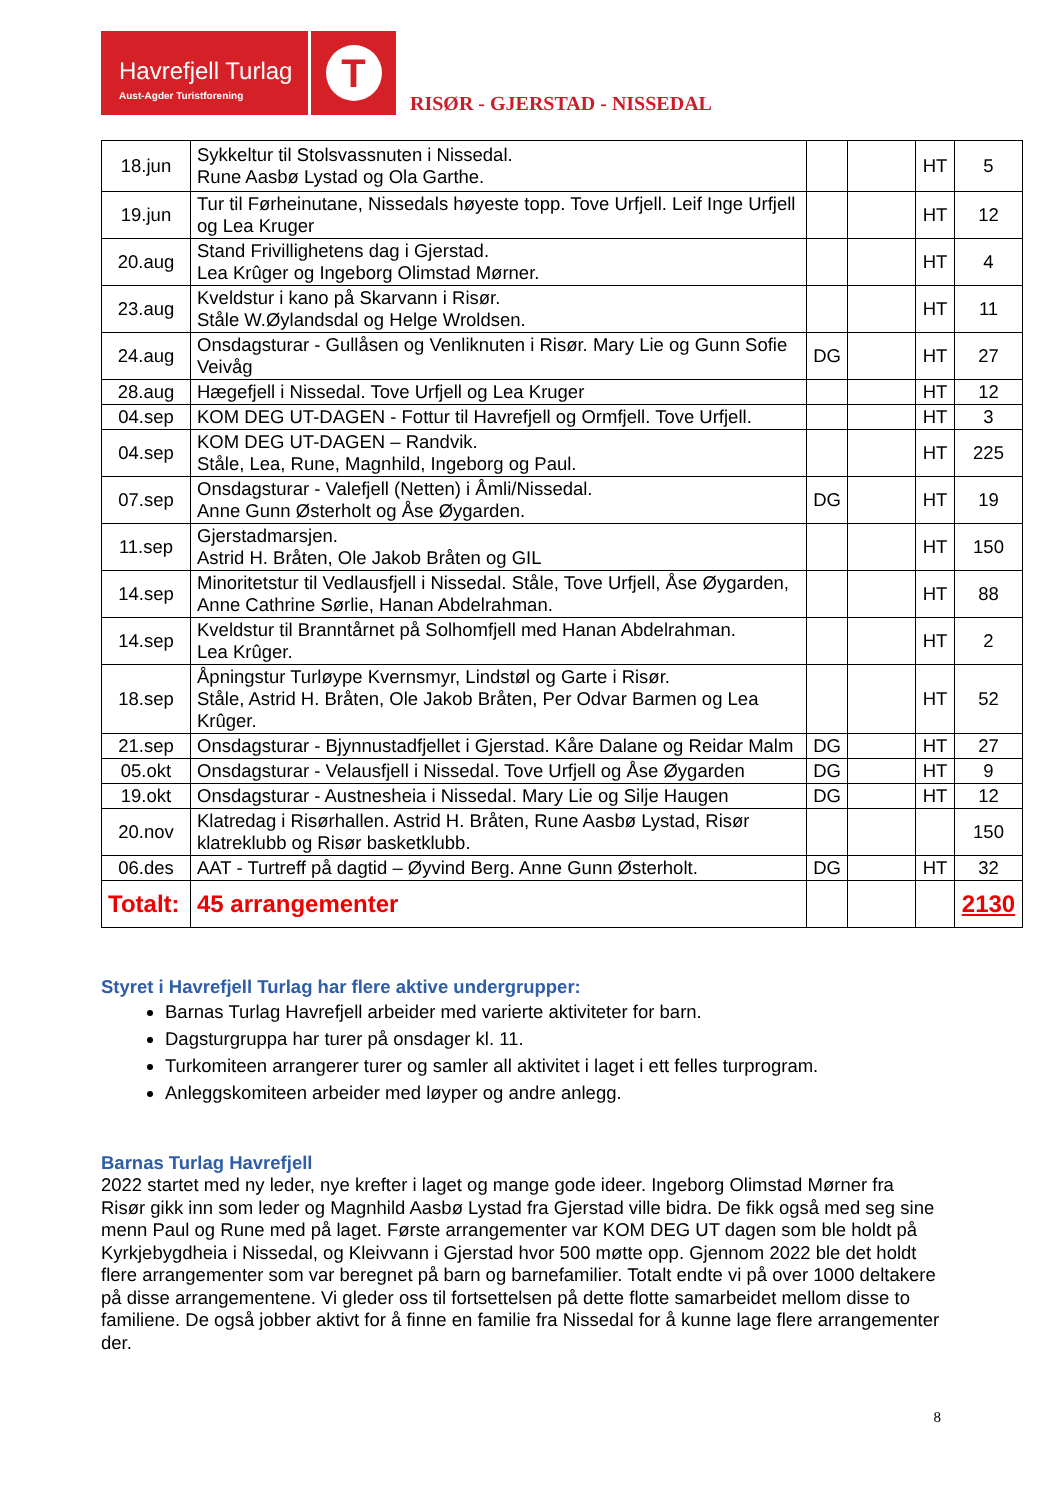Havrefjell Turlag
Aust-Agder Turistforening
T
RISØR - GJERSTAD - NISSEDAL
| 18.jun | Sykkeltur til Stolsvassnuten i Nissedal. Rune Aasbø Lystad og Ola Garthe. | | | HT | 5 |
| 19.jun | Tur til Førheinutane, Nissedals høyeste topp. Tove Urfjell. Leif Inge Urfjell og Lea Kruger | | | HT | 12 |
| 20.aug | Stand Frivillighetens dag i Gjerstad. Lea Krûger og Ingeborg Olimstad Mørner. | | | HT | 4 |
| 23.aug | Kveldstur i kano på Skarvann i Risør. Ståle W.Øylandsdal og Helge Wroldsen. | | | HT | 11 |
| 24.aug | Onsdagsturar - Gullåsen og Venliknuten i Risør. Mary Lie og Gunn Sofie Veivåg | DG | | HT | 27 |
| 28.aug | Hægefjell i Nissedal. Tove Urfjell og Lea Kruger | | | HT | 12 |
| 04.sep | KOM DEG UT-DAGEN - Fottur til Havrefjell og Ormfjell. Tove Urfjell. | | | HT | 3 |
| 04.sep | KOM DEG UT-DAGEN – Randvik. Ståle, Lea, Rune, Magnhild, Ingeborg og Paul. | | | HT | 225 |
| 07.sep | Onsdagsturar - Valefjell (Netten) i Åmli/Nissedal. Anne Gunn Østerholt og Åse Øygarden. | DG | | HT | 19 |
| 11.sep | Gjerstadmarsjen. Astrid H. Bråten, Ole Jakob Bråten og GIL | | | HT | 150 |
| 14.sep | Minoritetstur til Vedlausfjell i Nissedal. Ståle, Tove Urfjell, Åse Øygarden, Anne Cathrine Sørlie, Hanan Abdelrahman. | | | HT | 88 |
| 14.sep | Kveldstur til Branntårnet på Solhomfjell med Hanan Abdelrahman. Lea Krûger. | | | HT | 2 |
| 18.sep | Åpningstur Turløype Kvernsmyr, Lindstøl og Garte i Risør. Ståle, Astrid H. Bråten, Ole Jakob Bråten, Per Odvar Barmen og Lea Krûger. | | | HT | 52 |
| 21.sep | Onsdagsturar - Bjynnustadfjellet i Gjerstad. Kåre Dalane og Reidar Malm | DG | | HT | 27 |
| 05.okt | Onsdagsturar - Velausfjell i Nissedal. Tove Urfjell og Åse Øygarden | DG | | HT | 9 |
| 19.okt | Onsdagsturar - Austnesheia i Nissedal. Mary Lie og Silje Haugen | DG | | HT | 12 |
| 20.nov | Klatredag i Risørhallen. Astrid H. Bråten, Rune Aasbø Lystad, Risør klatreklubb og Risør basketklubb. | | | | 150 |
| 06.des | AAT - Turtreff på dagtid – Øyvind Berg. Anne Gunn Østerholt. | DG | | HT | 32 |
| Totalt: | 45 arrangementer | | | | 2130 |
Styret i Havrefjell Turlag har flere aktive undergrupper:
Barnas Turlag Havrefjell arbeider med varierte aktiviteter for barn.
Dagsturgruppa har turer på onsdager kl. 11.
Turkomiteen arrangerer turer og samler all aktivitet i laget i ett felles turprogram.
Anleggskomiteen arbeider med løyper og andre anlegg.
Barnas Turlag Havrefjell
2022 startet med ny leder, nye krefter i laget og mange gode ideer. Ingeborg Olimstad Mørner fra Risør gikk inn som leder og Magnhild Aasbø Lystad fra Gjerstad ville bidra. De fikk også med seg sine menn Paul og Rune med på laget. Første arrangementer var KOM DEG UT dagen som ble holdt på Kyrkjebygdheia i Nissedal, og Kleivvann i Gjerstad hvor 500 møtte opp. Gjennom 2022 ble det holdt flere arrangementer som var beregnet på barn og barnefamilier. Totalt endte vi på over 1000 deltakere på disse arrangementene. Vi gleder oss til fortsettelsen på dette flotte samarbeidet mellom disse to familiene. De også jobber aktivt for å finne en familie fra Nissedal for å kunne lage flere arrangementer der.
8